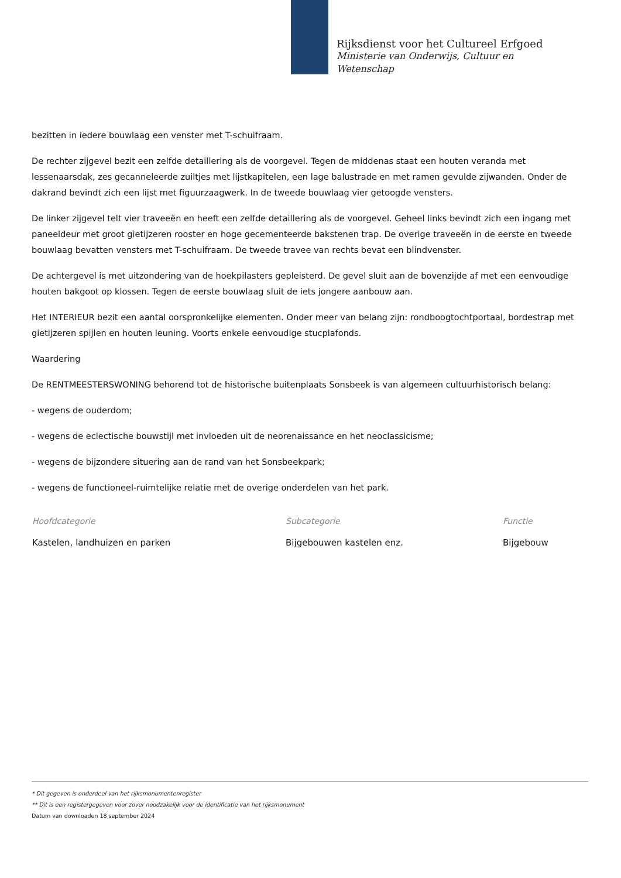Rijksdienst voor het Cultureel Erfgoed
Ministerie van Onderwijs, Cultuur en
Wetenschap
bezitten in iedere bouwlaag een venster met T-schuifraam.
De rechter zijgevel bezit een zelfde detaillering als de voorgevel. Tegen de middenas staat een houten veranda met lessenaarsdak, zes gecanneleerde zuiltjes met lijstkapitelen, een lage balustrade en met ramen gevulde zijwanden. Onder de dakrand bevindt zich een lijst met figuurzaagwerk. In de tweede bouwlaag vier getoogde vensters.
De linker zijgevel telt vier traveeën en heeft een zelfde detaillering als de voorgevel. Geheel links bevindt zich een ingang met paneeldeur met groot gietijzeren rooster en hoge gecementeerde bakstenen trap. De overige traveeën in de eerste en tweede bouwlaag bevatten vensters met T-schuifraam. De tweede travee van rechts bevat een blindvenster.
De achtergevel is met uitzondering van de hoekpilasters gepleisterd. De gevel sluit aan de bovenzijde af met een eenvoudige houten bakgoot op klossen. Tegen de eerste bouwlaag sluit de iets jongere aanbouw aan.
Het INTERIEUR bezit een aantal oorspronkelijke elementen. Onder meer van belang zijn: rondboogtochtportaal, bordestrap met gietijzeren spijlen en houten leuning. Voorts enkele eenvoudige stucplafonds.
Waardering
De RENTMEESTERSWONING behorend tot de historische buitenplaats Sonsbeek is van algemeen cultuurhistorisch belang:
- wegens de ouderdom;
- wegens de eclectische bouwstijl met invloeden uit de neorenaissance en het neoclassicisme;
- wegens de bijzondere situering aan de rand van het Sonsbeekpark;
- wegens de functioneel-ruimtelijke relatie met de overige onderdelen van het park.
| Hoofdcategorie | Subcategorie | Functie |
| --- | --- | --- |
| Kastelen, landhuizen en parken | Bijgebouwen kastelen enz. | Bijgebouw |
* Dit gegeven is onderdeel van het rijksmonumentenregister
** Dit is een registergegeven voor zover noodzakelijk voor de identificatie van het rijksmonument
Datum van downloaden 18 september 2024